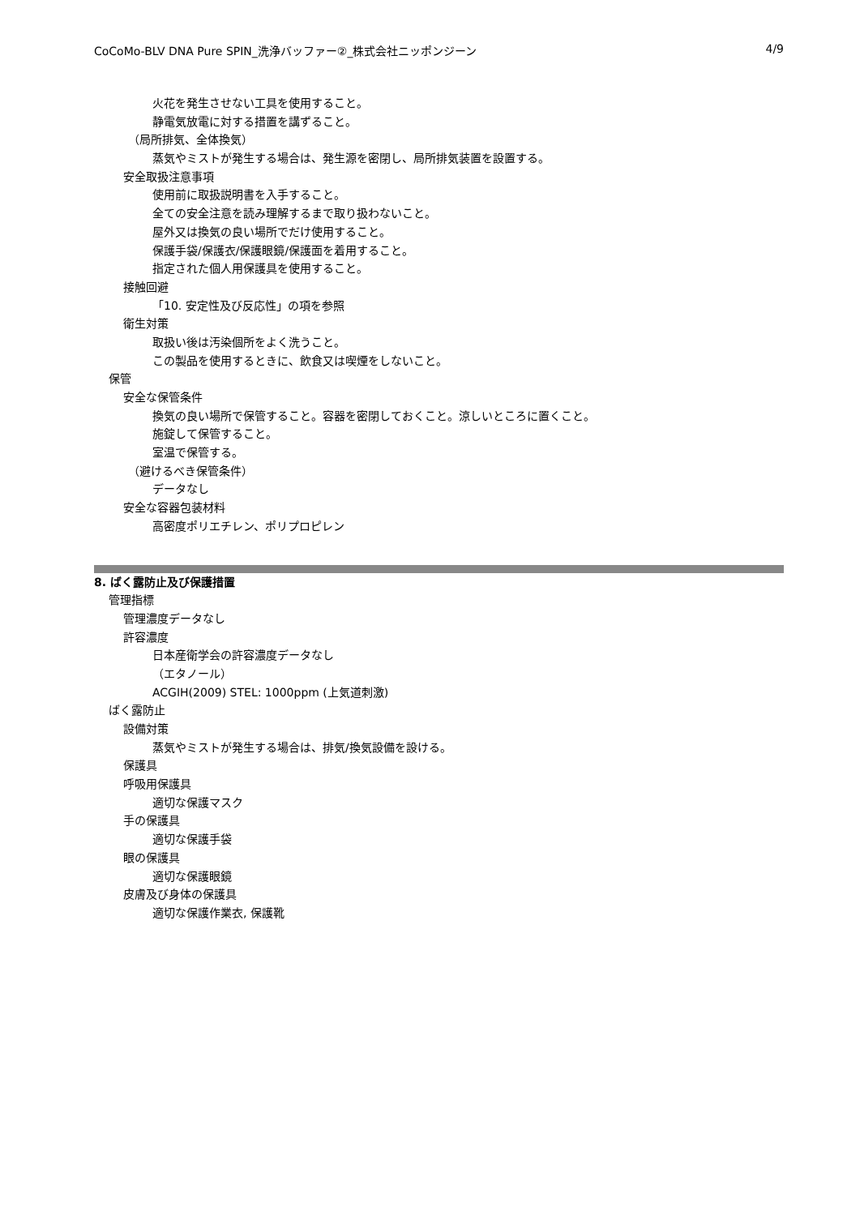CoCoMo-BLV DNA Pure SPIN_洗浄バッファー②_株式会社ニッポンジーン 4/9
火花を発生させない工具を使用すること。
静電気放電に対する措置を講ずること。
（局所排気、全体換気）
蒸気やミストが発生する場合は、発生源を密閉し、局所排気装置を設置する。
安全取扱注意事項
使用前に取扱説明書を入手すること。
全ての安全注意を読み理解するまで取り扱わないこと。
屋外又は換気の良い場所でだけ使用すること。
保護手袋/保護衣/保護眼鏡/保護面を着用すること。
指定された個人用保護具を使用すること。
接触回避
「10. 安定性及び反応性」の項を参照
衛生対策
取扱い後は汚染個所をよく洗うこと。
この製品を使用するときに、飲食又は喫煙をしないこと。
保管
安全な保管条件
換気の良い場所で保管すること。容器を密閉しておくこと。涼しいところに置くこと。
施錠して保管すること。
室温で保管する。
（避けるべき保管条件）
データなし
安全な容器包装材料
高密度ポリエチレン、ポリプロピレン
8. ばく露防止及び保護措置
管理指標
管理濃度データなし
許容濃度
日本産衛学会の許容濃度データなし
（エタノール）
ACGIH(2009) STEL: 1000ppm (上気道刺激)
ばく露防止
設備対策
蒸気やミストが発生する場合は、排気/換気設備を設ける。
保護具
呼吸用保護具
適切な保護マスク
手の保護具
適切な保護手袋
眼の保護具
適切な保護眼鏡
皮膚及び身体の保護具
適切な保護作業衣, 保護靴